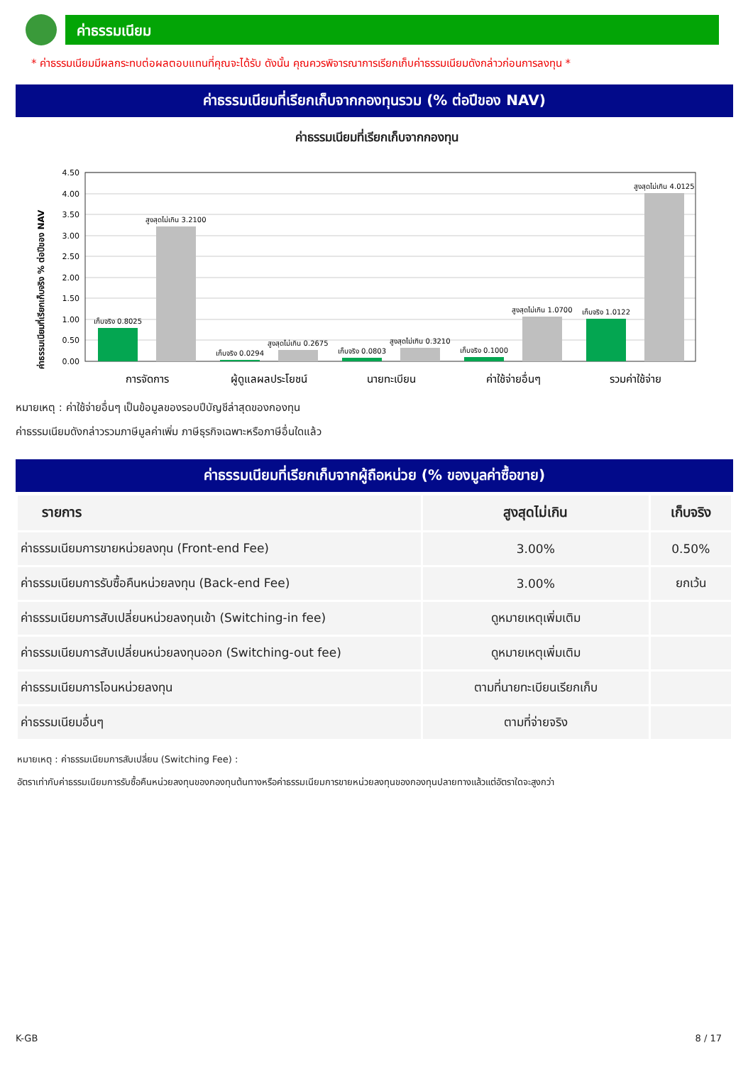ค่าธรรมเนียม
* ค่าธรรมเนียมมีผลกระทบต่อผลตอบแทนที่คุณจะได้รับ ดังนั้น คุณควรพิจารณาการเรียกเก็บค่าธรรมเนียมดังกล่าวก่อนการลงทุน *
ค่าธรรมเนียมที่เรียกเก็บจากกองทุนรวม (% ต่อปีของ NAV)
ค่าธรรมเนียมที่เรียกเก็บจากกองทุน
ค่าธรรมเนียมที่เรียกเก็บจริง % ต่อปีของ NAV
4.50
4.00
3.50
3.00
2.50
2.00
1.50
1.00
0.50
0.00
เก็บจริง 0.8025
สูงสุดไม่เกิน 3.2100
เก็บจริง 0.0294
สูงสุดไม่เกิน 0.2675
เก็บจริง 0.0803
สูงสุดไม่เกิน 0.3210
เก็บจริง 0.1000
สูงสุดไม่เกิน 1.0700
เก็บจริง 1.0122
สูงสุดไม่เกิน 4.0125
การจัดการ
ผู้ดูแลผลประโยชน์
นายทะเบียน
ค่าใช้จ่ายอื่นๆ
รวมค่าใช้จ่าย
หมายเหตุ : ค่าใช้จ่ายอื่นๆ เป็นข้อมูลของรอบปีบัญชีล่าสุดของกองทุน
ค่าธรรมเนียมดังกล่าวรวมภาษีมูลค่าเพิ่ม ภาษีธุรกิจเฉพาะหรือภาษีอื่นใดแล้ว
ค่าธรรมเนียมที่เรียกเก็บจากผู้ถือหน่วย (% ของมูลค่าซื้อขาย)
| รายการ | สูงสุดไม่เกิน | เก็บจริง |
| --- | --- | --- |
| ค่าธรรมเนียมการขายหน่วยลงทุน (Front-end Fee) | 3.00% | 0.50% |
| ค่าธรรมเนียมการรับซื้อคืนหน่วยลงทุน (Back-end Fee) | 3.00% | ยกเว้น |
| ค่าธรรมเนียมการสับเปลี่ยนหน่วยลงทุนเข้า (Switching-in fee) | ดูหมายเหตุเพิ่มเติม | |
| ค่าธรรมเนียมการสับเปลี่ยนหน่วยลงทุนออก (Switching-out fee) | ดูหมายเหตุเพิ่มเติม | |
| ค่าธรรมเนียมการโอนหน่วยลงทุน | ตามที่นายทะเบียนเรียกเก็บ | |
| ค่าธรรมเนียมอื่นๆ | ตามที่จ่ายจริง | |
หมายเหตุ : ค่าธรรมเนียมการสับเปลี่ยน (Switching Fee) :
อัตราเท่ากับค่าธรรมเนียมการรับซื้อคืนหน่วยลงทุนของกองทุนต้นทางหรือค่าธรรมเนียมการขายหน่วยลงทุนของกองทุนปลายทางแล้วแต่อัตราใดจะสูงกว่า
K-GB 8 / 17